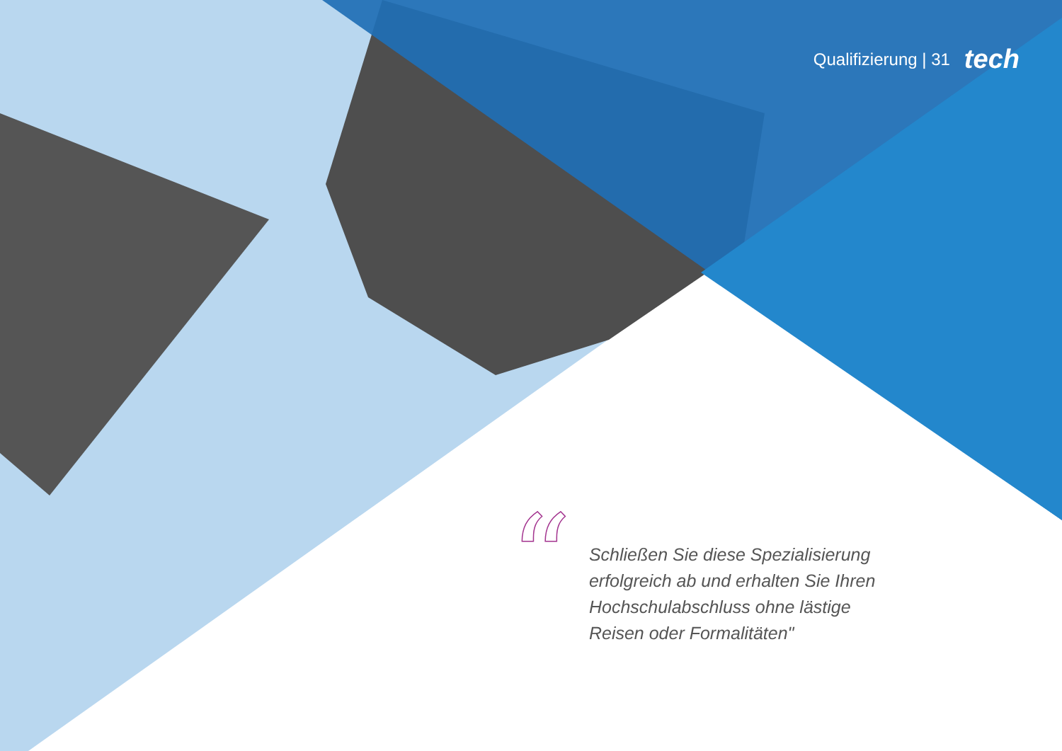Qualifizierung | 31 tech
“
Schließen Sie diese Spezialisierung erfolgreich ab und erhalten Sie Ihren Hochschulabschluss ohne lästige Reisen oder Formalitäten"